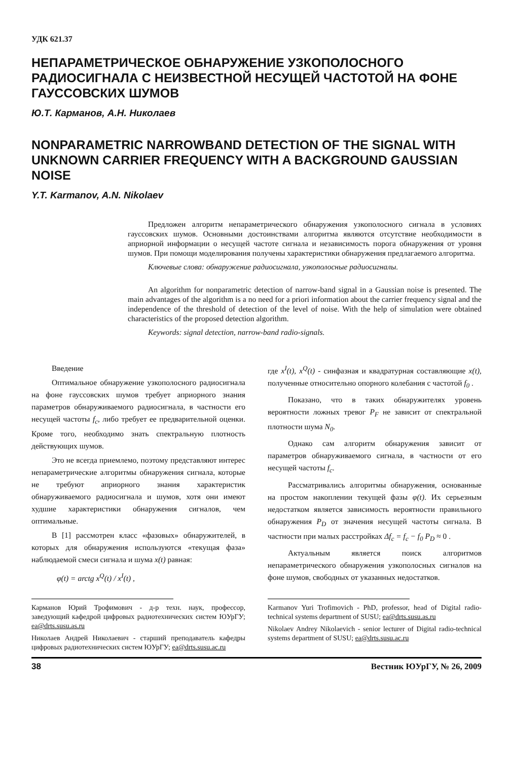УДК 621.37
НЕПАРАМЕТРИЧЕСКОЕ ОБНАРУЖЕНИЕ УЗКОПОЛОСНОГО РАДИОСИГНАЛА С НЕИЗВЕСТНОЙ НЕСУЩЕЙ ЧАСТОТОЙ НА ФОНЕ ГАУССОВСКИХ ШУМОВ
Ю.Т. Карманов, А.Н. Николаев
NONPARAMETRIC NARROWBAND DETECTION OF THE SIGNAL WITH UNKNOWN CARRIER FREQUENCY WITH A BACKGROUND GAUSSIAN NOISE
Y.T. Karmanov, A.N. Nikolaev
Предложен алгоритм непараметрического обнаружения узкополосного сигнала в условиях гауссовских шумов. Основными достоинствами алгоритма являются отсутствие необходимости в априорной информации о несущей частоте сигнала и независимость порога обнаружения от уровня шумов. При помощи моделирования получены характеристики обнаружения предлагаемого алгоритма.
Ключевые слова: обнаружение радиосигнала, узкополосные радиосигналы.
An algorithm for nonparametric detection of narrow-band signal in a Gaussian noise is presented. The main advantages of the algorithm is a no need for a priori information about the carrier frequency signal and the independence of the threshold of detection of the level of noise. With the help of simulation were obtained characteristics of the proposed detection algorithm.
Keywords: signal detection, narrow-band radio-signals.
Введение
Оптимальное обнаружение узкополосного радиосигнала на фоне гауссовских шумов требует априорного знания параметров обнаруживаемого радиосигнала, в частности его несущей частоты f<sub>c</sub>, либо требует ее предварительной оценки. Кроме того, необходимо знать спектральную плотность действующих шумов.
Это не всегда приемлемо, поэтому представляют интерес непараметрические алгоритмы обнаружения сигнала, которые не требуют априорного знания характеристик обнаруживаемого радиосигнала и шумов, хотя они имеют худшие характеристики обнаружения сигналов, чем оптимальные.
В [1] рассмотрен класс «фазовых» обнаружителей, в которых для обнаружения используются «текущая фаза» наблюдаемой смеси сигнала и шума x(t) равная:
φ(t) = arctg x<sup>Q</sup>(t) / x<sup>I</sup>(t) ,
где x<sup>I</sup>(t), x<sup>Q</sup>(t) - синфазная и квадратурная составляющие x(t), полученные относительно опорного колебания с частотой f<sub>0</sub> .
Показано, что в таких обнаружителях уровень вероятности ложных тревог P<sub>F</sub> не зависит от спектральной плотности шума N<sub>0</sub>.
Однако сам алгоритм обнаружения зависит от параметров обнаруживаемого сигнала, в частности от его несущей частоты f<sub>c</sub>.
Рассматривались алгоритмы обнаружения, основанные на простом накоплении текущей фазы φ(t). Их серьезным недостатком является зависимость вероятности правильного обнаружения P<sub>D</sub> от значения несущей частоты сигнала. В частности при малых расстройках Δf<sub>c</sub> = f<sub>c</sub> − f<sub>0</sub> P<sub>D</sub> ≈ 0 .
Актуальным является поиск алгоритмов непараметрического обнаружения узкополосных сигналов на фоне шумов, свободных от указанных недостатков.
Карманов Юрий Трофимович - д-р техн. наук, профессор, заведующий кафедрой цифровых радиотехнических систем ЮУрГУ; ea@drts.susu.as.ru
Николаев Андрей Николаевич - старший преподаватель кафедры цифровых радиотехнических систем ЮУрГУ; ea@drts.susu.ac.ru
Karmanov Yuri Trofimovich - PhD, professor, head of Digital radio-technical systems department of SUSU; ea@drts.susu.as.ru
Nikolaev Andrey Nikolaevich - senior lecturer of Digital radio-technical systems department of SUSU; ea@drts.susu.ac.ru
38 Вестник ЮУрГУ, № 26, 2009